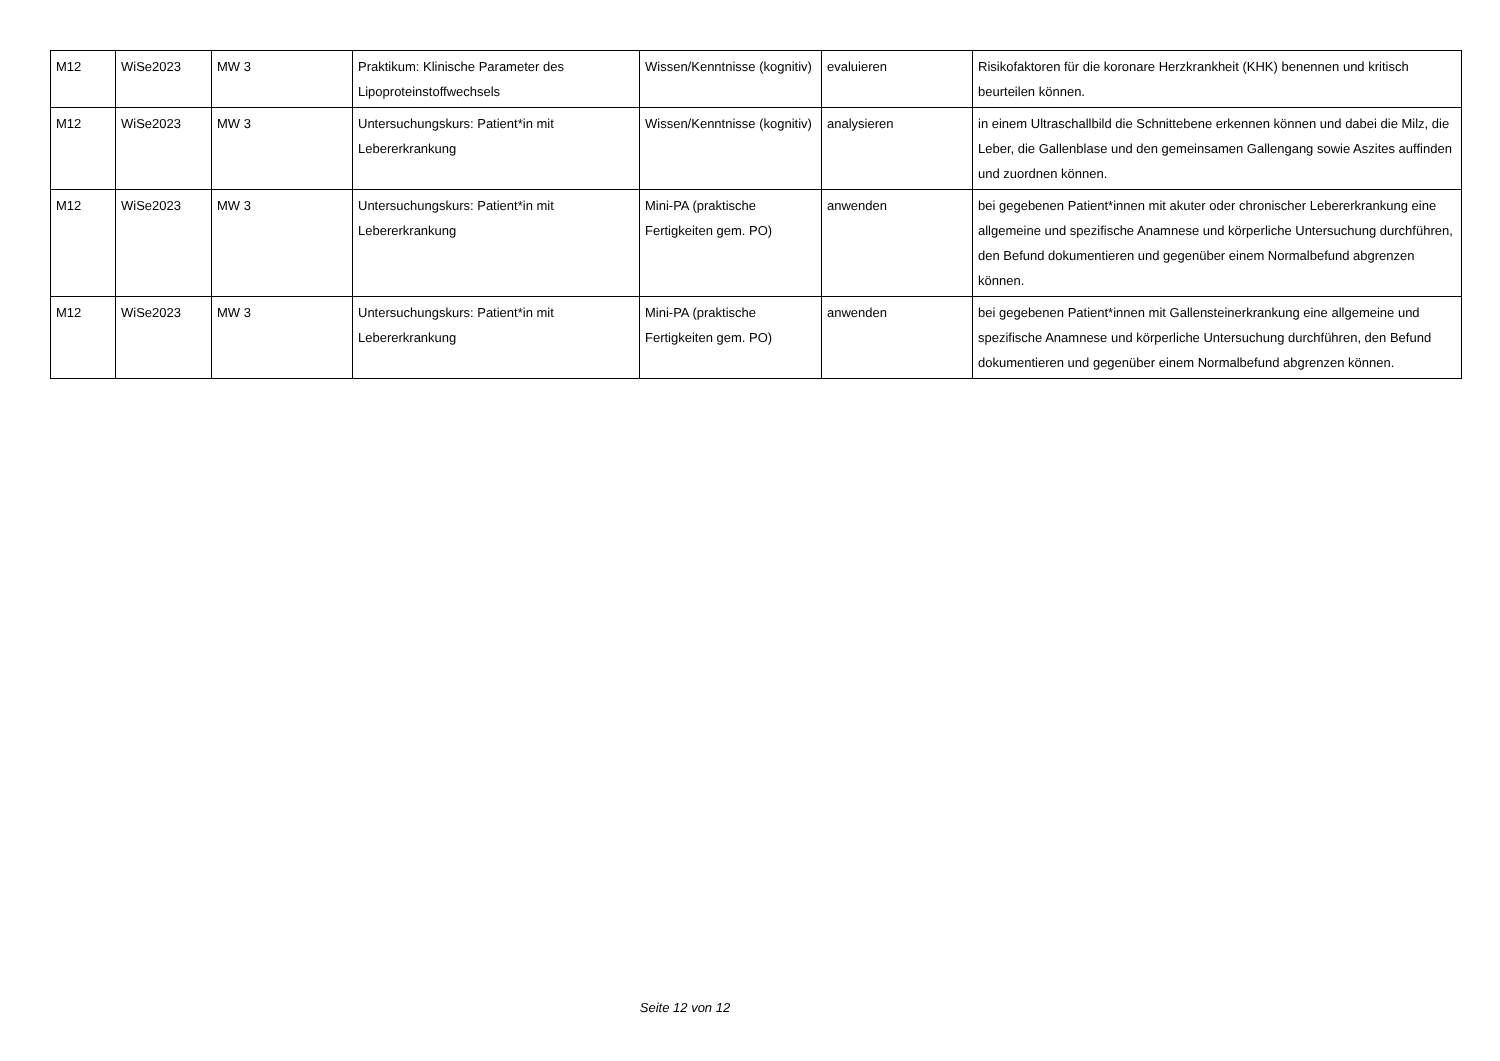| M12 | WiSe2023 | MW 3 | Praktikum: Klinische Parameter des Lipoproteinstoffwechsels | Wissen/Kenntnisse (kognitiv) | evaluieren | Risikofaktoren für die koronare Herzkrankheit (KHK) benennen und kritisch beurteilen können. |
| M12 | WiSe2023 | MW 3 | Untersuchungskurs: Patient*in mit Lebererkrankung | Wissen/Kenntnisse (kognitiv) | analysieren | in einem Ultraschallbild die Schnittebene erkennen können und dabei die Milz, die Leber, die Gallenblase und den gemeinsamen Gallengang sowie Aszites auffinden und zuordnen können. |
| M12 | WiSe2023 | MW 3 | Untersuchungskurs: Patient*in mit Lebererkrankung | Mini-PA (praktische Fertigkeiten gem. PO) | anwenden | bei gegebenen Patient*innen mit akuter oder chronischer Lebererkrankung eine allgemeine und spezifische Anamnese und körperliche Untersuchung durchführen, den Befund dokumentieren und gegenüber einem Normalbefund abgrenzen können. |
| M12 | WiSe2023 | MW 3 | Untersuchungskurs: Patient*in mit Lebererkrankung | Mini-PA (praktische Fertigkeiten gem. PO) | anwenden | bei gegebenen Patient*innen mit Gallensteinerkrankung eine allgemeine und spezifische Anamnese und körperliche Untersuchung durchführen, den Befund dokumentieren und gegenüber einem Normalbefund abgrenzen können. |
Seite 12 von 12